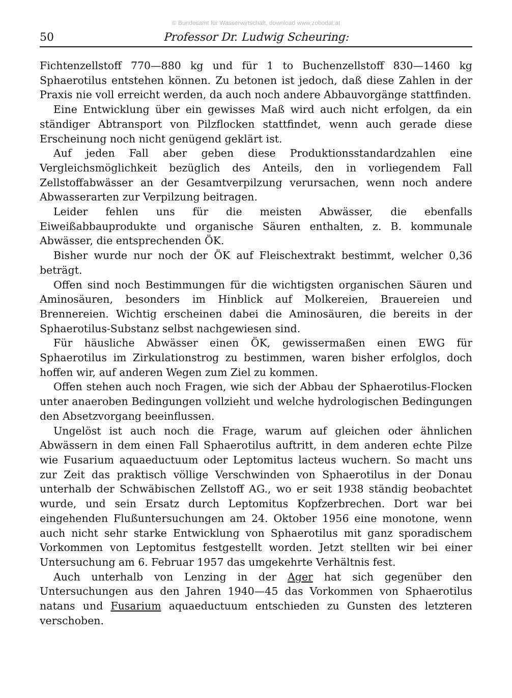© Bundesamt für Wasserwirtschaft, download www.zobodat.at
50 Professor Dr. Ludwig Scheuring:
Fichtenzellstoff 770—880 kg und für 1 to Buchenzellstoff 830—1460 kg Sphaerotilus entstehen können. Zu betonen ist jedoch, daß diese Zahlen in der Praxis nie voll erreicht werden, da auch noch andere Abbauvorgänge stattfinden.
Eine Entwicklung über ein gewisses Maß wird auch nicht erfolgen, da ein ständiger Abtransport von Pilzflocken stattfindet, wenn auch gerade diese Erscheinung noch nicht genügend geklärt ist.
Auf jeden Fall aber geben diese Produktionsstandardzahlen eine Vergleichsmöglichkeit bezüglich des Anteils, den in vorliegendem Fall Zellstoffabwässer an der Gesamtverpilzung verursachen, wenn noch andere Abwasserarten zur Verpilzung beitragen.
Leider fehlen uns für die meisten Abwässer, die ebenfalls Eiweißabbauprodukte und organische Säuren enthalten, z. B. kommunale Abwässer, die entsprechenden ÖK.
Bisher wurde nur noch der ÖK auf Fleischextrakt bestimmt, welcher 0,36 beträgt.
Offen sind noch Bestimmungen für die wichtigsten organischen Säuren und Aminosäuren, besonders im Hinblick auf Molkereien, Brauereien und Brennereien. Wichtig erscheinen dabei die Aminosäuren, die bereits in der Sphaerotilus-Substanz selbst nachgewiesen sind.
Für häusliche Abwässer einen ÖK, gewissermaßen einen EWG für Sphaerotilus im Zirkulationstrog zu bestimmen, waren bisher erfolglos, doch hoffen wir, auf anderen Wegen zum Ziel zu kommen.
Offen stehen auch noch Fragen, wie sich der Abbau der Sphaerotilus-Flocken unter anaeroben Bedingungen vollzieht und welche hydrologischen Bedingungen den Absetzvorgang beeinflussen.
Ungelöst ist auch noch die Frage, warum auf gleichen oder ähnlichen Abwässern in dem einen Fall Sphaerotilus auftritt, in dem anderen echte Pilze wie Fusarium aquaeductuum oder Leptomitus lacteus wuchern. So macht uns zur Zeit das praktisch völlige Verschwinden von Sphaerotilus in der Donau unterhalb der Schwäbischen Zellstoff AG., wo er seit 1938 ständig beobachtet wurde, und sein Ersatz durch Leptomitus Kopfzerbrechen. Dort war bei eingehenden Flußuntersuchungen am 24. Oktober 1956 eine monotone, wenn auch nicht sehr starke Entwicklung von Sphaerotilus mit ganz sporadischem Vorkommen von Leptomitus festgestellt worden. Jetzt stellten wir bei einer Untersuchung am 6. Februar 1957 das umgekehrte Verhältnis fest.
Auch unterhalb von Lenzing in der Ager hat sich gegenüber den Untersuchungen aus den Jahren 1940—45 das Vorkommen von Sphaerotilus natans und Fusarium aquaeductuum entschieden zu Gunsten des letzteren verschoben.